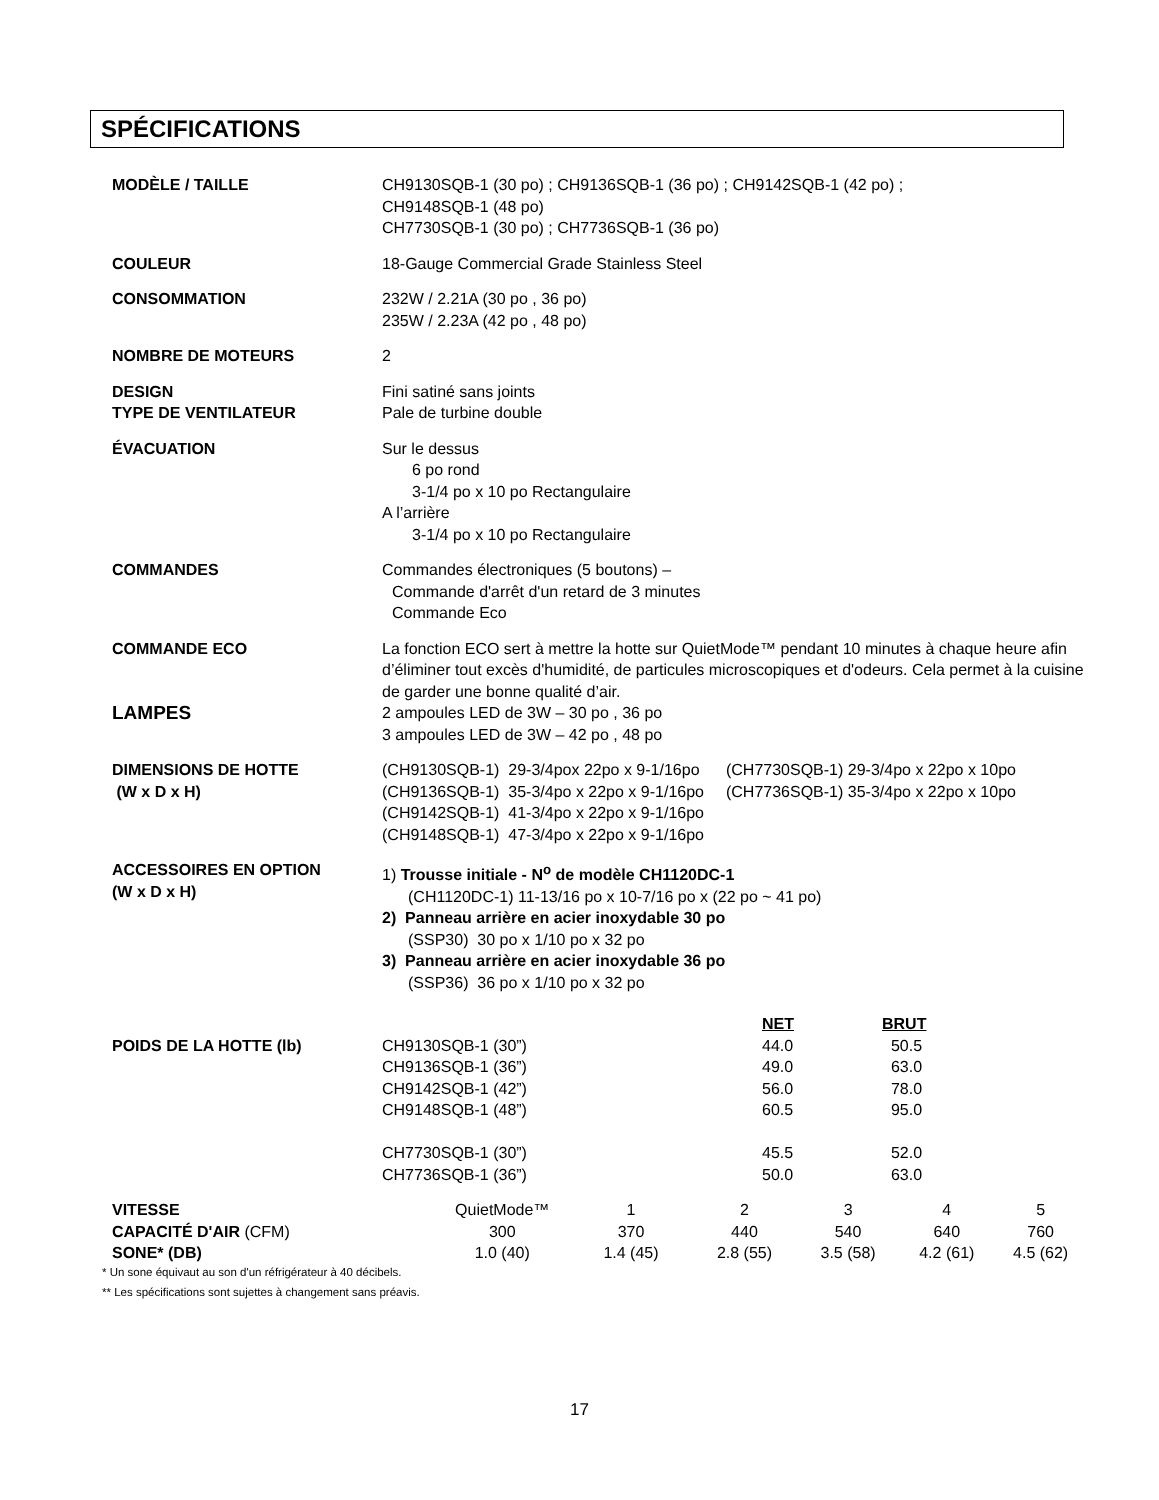SPÉCIFICATIONS
MODÈLE / TAILLE CH9130SQB-1 (30 po) ; CH9136SQB-1 (36 po) ; CH9142SQB-1 (42 po) ;
CH9148SQB-1 (48 po)
CH7730SQB-1 (30 po) ; CH7736SQB-1 (36 po)
COULEUR 18-Gauge Commercial Grade Stainless Steel
CONSOMMATION 232W / 2.21A (30 po , 36 po)
235W / 2.23A (42 po , 48 po)
NOMBRE DE MOTEURS 2
DESIGN
TYPE DE VENTILATEUR
Fini satiné sans joints
Pale de turbine double
ÉVACUATION Sur le dessus
6 po rond
3-1/4 po x 10 po Rectangulaire
A l’arrière
3-1/4 po x 10 po Rectangulaire
COMMANDES Commandes électroniques (5 boutons) –
Commande d'arrêt d'un retard de 3 minutes
Commande Eco
COMMANDE ECO
LAMPES
La fonction ECO sert à mettre la hotte sur QuietMode™ pendant 10 minutes à chaque heure afin d’éliminer tout excès d'humidité, de particules microscopiques et d'odeurs. Cela permet à la cuisine de garder une bonne qualité d’air.
2 ampoules LED de 3W – 30 po , 36 po
3 ampoules LED de 3W – 42 po , 48 po
DIMENSIONS DE HOTTE
(W x D x H)
| (CH9130SQB-1) 29-3/4pox 22po x 9-1/16po | (CH7730SQB-1) 29-3/4po x 22po x 10po |
| (CH9136SQB-1) 35-3/4po x 22po x 9-1/16po | (CH7736SQB-1) 35-3/4po x 22po x 10po |
| (CH9142SQB-1) 41-3/4po x 22po x 9-1/16po | |
| (CH9148SQB-1) 47-3/4po x 22po x 9-1/16po | |
ACCESSOIRES EN OPTION
(W x D x H)
1) Trousse initiale - N<sup>o</sup> de modèle CH1120DC-1
(CH1120DC-1) 11-13/16 po x 10-7/16 po x (22 po ~ 41 po)
2) Panneau arrière en acier inoxydable 30 po
(SSP30) 30 po x 1/10 po x 32 po
3) Panneau arrière en acier inoxydable 36 po
(SSP36) 36 po x 1/10 po x 32 po
POIDS DE LA HOTTE (lb)
| | NET | BRUT |
| --- | --- | --- |
| CH9130SQB-1 (30”) | 44.0 | 50.5 |
| CH9136SQB-1 (36”) | 49.0 | 63.0 |
| CH9142SQB-1 (42”) | 56.0 | 78.0 |
| CH9148SQB-1 (48”) | 60.5 | 95.0 |
| CH7730SQB-1 (30”) | 45.5 | 52.0 |
| CH7736SQB-1 (36”) | 50.0 | 63.0 |
| VITESSE | QuietMode™ | 1 | 2 | 3 | 4 | 5 |
| CAPACITÉ D'AIR (CFM) | 300 | 370 | 440 | 540 | 640 | 760 |
| SONE* (DB) | 1.0 (40) | 1.4 (45) | 2.8 (55) | 3.5 (58) | 4.2 (61) | 4.5 (62) |
* Un sone équivaut au son d'un réfrigérateur à 40 décibels.
** Les spécifications sont sujettes à changement sans préavis.
17